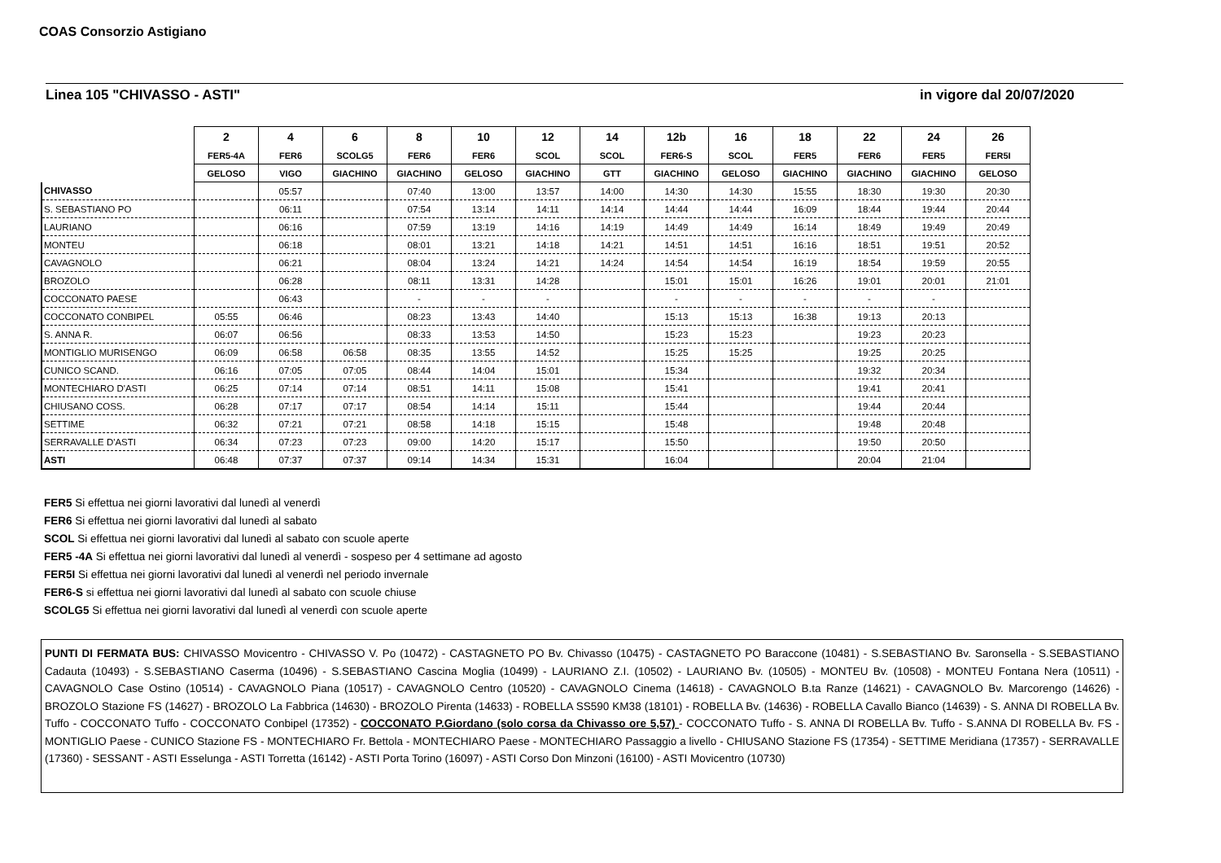COAS Consorzio Astigiano
Linea 105 "CHIVASSO - ASTI" in vigore dal 20/07/2020
| | 2 | 4 | 6 | 8 | 10 | 12 | 14 | 12b | 16 | 18 | 22 | 24 | 26 |
| --- | --- | --- | --- | --- | --- | --- | --- | --- | --- | --- | --- | --- | --- |
| | FER5-4A | FER6 | SCOLG5 | FER6 | FER6 | SCOL | SCOL | FER6-S | SCOL | FER5 | FER6 | FER5 | FER5I |
| | GELOSO | VIGO | GIACHINO | GIACHINO | GELOSO | GIACHINO | GTT | GIACHINO | GELOSO | GIACHINO | GIACHINO | GIACHINO | GELOSO |
| CHIVASSO | | 05:57 | | 07:40 | 13:00 | 13:57 | 14:00 | 14:30 | 14:30 | 15:55 | 18:30 | 19:30 | 20:30 |
| S. SEBASTIANO PO | | 06:11 | | 07:54 | 13:14 | 14:11 | 14:14 | 14:44 | 14:44 | 16:09 | 18:44 | 19:44 | 20:44 |
| LAURIANO | | 06:16 | | 07:59 | 13:19 | 14:16 | 14:19 | 14:49 | 14:49 | 16:14 | 18:49 | 19:49 | 20:49 |
| MONTEU | | 06:18 | | 08:01 | 13:21 | 14:18 | 14:21 | 14:51 | 14:51 | 16:16 | 18:51 | 19:51 | 20:52 |
| CAVAGNOLO | | 06:21 | | 08:04 | 13:24 | 14:21 | 14:24 | 14:54 | 14:54 | 16:19 | 18:54 | 19:59 | 20:55 |
| BROZOLO | | 06:28 | | 08:11 | 13:31 | 14:28 | | 15:01 | 15:01 | 16:26 | 19:01 | 20:01 | 21:01 |
| COCCONATO PAESE | | 06:43 | | - | - | - | | - | - | - | - | - | |
| COCCONATO CONBIPEL | 05:55 | 06:46 | | 08:23 | 13:43 | 14:40 | | 15:13 | 15:13 | 16:38 | 19:13 | 20:13 | |
| S. ANNA R. | 06:07 | 06:56 | | 08:33 | 13:53 | 14:50 | | 15:23 | 15:23 | | 19:23 | 20:23 | |
| MONTIGLIO MURISENGO | 06:09 | 06:58 | 06:58 | 08:35 | 13:55 | 14:52 | | 15:25 | 15:25 | | 19:25 | 20:25 | |
| CUNICO SCAND. | 06:16 | 07:05 | 07:05 | 08:44 | 14:04 | 15:01 | | 15:34 | | | 19:32 | 20:34 | |
| MONTECHIARO D'ASTI | 06:25 | 07:14 | 07:14 | 08:51 | 14:11 | 15:08 | | 15:41 | | | 19:41 | 20:41 | |
| CHIUSANO COSS. | 06:28 | 07:17 | 07:17 | 08:54 | 14:14 | 15:11 | | 15:44 | | | 19:44 | 20:44 | |
| SETTIME | 06:32 | 07:21 | 07:21 | 08:58 | 14:18 | 15:15 | | 15:48 | | | 19:48 | 20:48 | |
| SERRAVALLE D'ASTI | 06:34 | 07:23 | 07:23 | 09:00 | 14:20 | 15:17 | | 15:50 | | | 19:50 | 20:50 | |
| ASTI | 06:48 | 07:37 | 07:37 | 09:14 | 14:34 | 15:31 | | 16:04 | | | 20:04 | 21:04 | |
FER5 Si effettua nei giorni lavorativi dal lunedì al venerdì
FER6 Si effettua nei giorni lavorativi dal lunedì al sabato
SCOL Si effettua nei giorni lavorativi dal lunedì al sabato con scuole aperte
FER5 -4A Si effettua nei giorni lavorativi dal lunedì al venerdì - sospeso per 4 settimane ad agosto
FER5I Si effettua nei giorni lavorativi dal lunedì al venerdì nel periodo invernale
FER6-S si effettua nei giorni lavorativi dal lunedì al sabato con scuole chiuse
SCOLG5 Si effettua nei giorni lavorativi dal lunedì al venerdì con scuole aperte
PUNTI DI FERMATA BUS: CHIVASSO Movicentro - CHIVASSO V. Po (10472) - CASTAGNETO PO Bv. Chivasso (10475) - CASTAGNETO PO Baraccone (10481) - S.SEBASTIANO Bv. Saronsella - S.SEBASTIANO Cadauta (10493) - S.SEBASTIANO Caserma (10496) - S.SEBASTIANO Cascina Moglia (10499) - LAURIANO Z.I. (10502) - LAURIANO Bv. (10505) - MONTEU Bv. (10508) - MONTEU Fontana Nera (10511) - CAVAGNOLO Case Ostino (10514) - CAVAGNOLO Piana (10517) - CAVAGNOLO Centro (10520) - CAVAGNOLO Cinema (14618) - CAVAGNOLO B.ta Ranze (14621) - CAVAGNOLO Bv. Marcorengo (14626) - BROZOLO Stazione FS (14627) - BROZOLO La Fabbrica (14630) - BROZOLO Pirenta (14633) - ROBELLA SS590 KM38 (18101) - ROBELLA Bv. (14636) - ROBELLA Cavallo Bianco (14639) - S. ANNA DI ROBELLA Bv. Tuffo - COCCONATO Tuffo - COCCONATO Conbipel (17352) - COCCONATO P.Giordano (solo corsa da Chivasso ore 5,57) - COCCONATO Tuffo - S. ANNA DI ROBELLA Bv. Tuffo - S.ANNA DI ROBELLA Bv. FS - MONTIGLIO Paese - CUNICO Stazione FS - MONTECHIARO Fr. Bettola - MONTECHIARO Paese - MONTECHIARO Passaggio a livello - CHIUSANO Stazione FS (17354) - SETTIME Meridiana (17357) - SERRAVALLE (17360) - SESSANT - ASTI Esselunga - ASTI Torretta (16142) - ASTI Porta Torino (16097) - ASTI Corso Don Minzoni (16100) - ASTI Movicentro (10730)